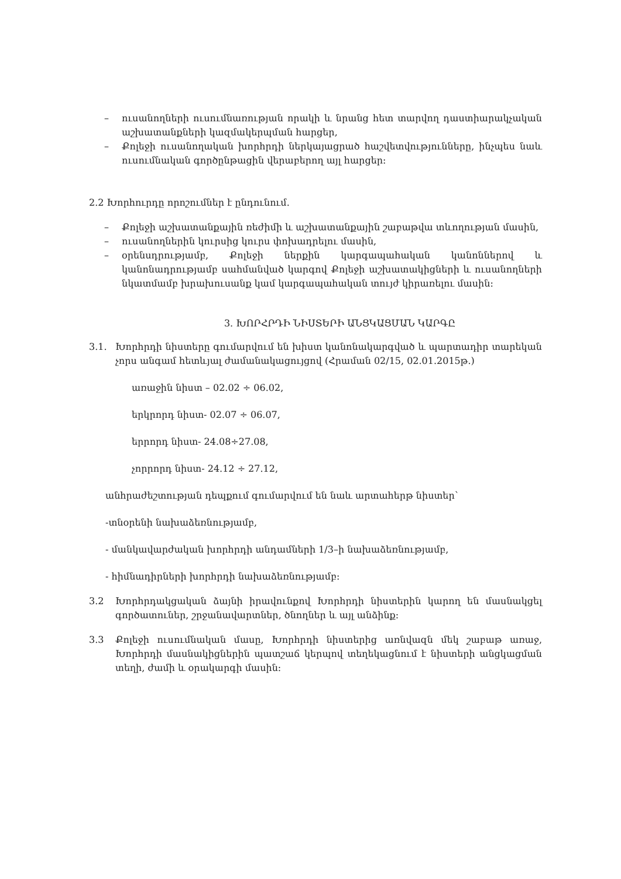– ուսանողների ուսումնառության որակի և նրանց հետ տարվող դաստիարակչական աշխատանքների կազմակերպման հարցեր,
– Քոլեջի ուսանողական խորհրդի ներկայացրած հաշվետվությունները, ինչպես նաև ուսումնական գործընթացին վերաբերող այլ հարցեր:
2.2 Խորհուրդը որոշումներ է ընդունում.
– Քոլեջի աշխատանքային ռեժիմի և աշխատանքային շաբաթվա տևողության մասին,
– ուսանողներին կուրսից կուրս փոխադրելու մասին,
– օրենսդրությամբ, Քոլեջի ներքին կարգապահական կանոններով և կանոնադրությամբ սահմանված կարգով Քոլեջի աշխատակիցների և ուսանողների նկատմամբ խրախուսանք կամ կարգապահական տույժ կիրառելու մասին:
3. ԽՈՐՀՐԴԻ ՆԻՍՏԵՐԻ ԱՆՑԿԱՑՄԱՆ ԿԱՐԳԸ
3.1. Խորհրդի նիստերը գումարվում են խիստ կանոնակարգված և պարտադիր տարեկան չորս անգամ հետևյալ ժամանակացույցով (Հրաման 02/15, 02.01.2015թ.)
առաջին նիստ – 02.02 ÷ 06.02,
երկրորդ նիստ- 02.07 ÷ 06.07,
երրորդ նիստ- 24.08÷27.08,
չորրորդ նիստ- 24.12 ÷ 27.12,
անհրաժեշտության դեպքում գումարվում են նաև արտահերթ նիստեր՝
-տնօրենի նախաձեռնությամբ,
- մանկավարժական խորհրդի անդամների 1/3–ի նախաձեռնությամբ,
- հիմնադիրների խորհրդի նախաձեռնությամբ:
3.2 Խորհրդակցական ձայնի իրավունքով Խորհրդի նիստերին կարող են մասնակցել գործատուներ, շրջանավարտներ, ծնողներ և այլ անձինք:
3.3 Քոլեջի ուսումնական մասը, Խորհրդի նիստերից առնվազն մեկ շաբաթ առաջ, Խորհրդի մասնակիցներին պատշաճ կերպով տեղեկացնում է նիստերի անցկացման տեղի, ժամի և օրակարգի մասին: